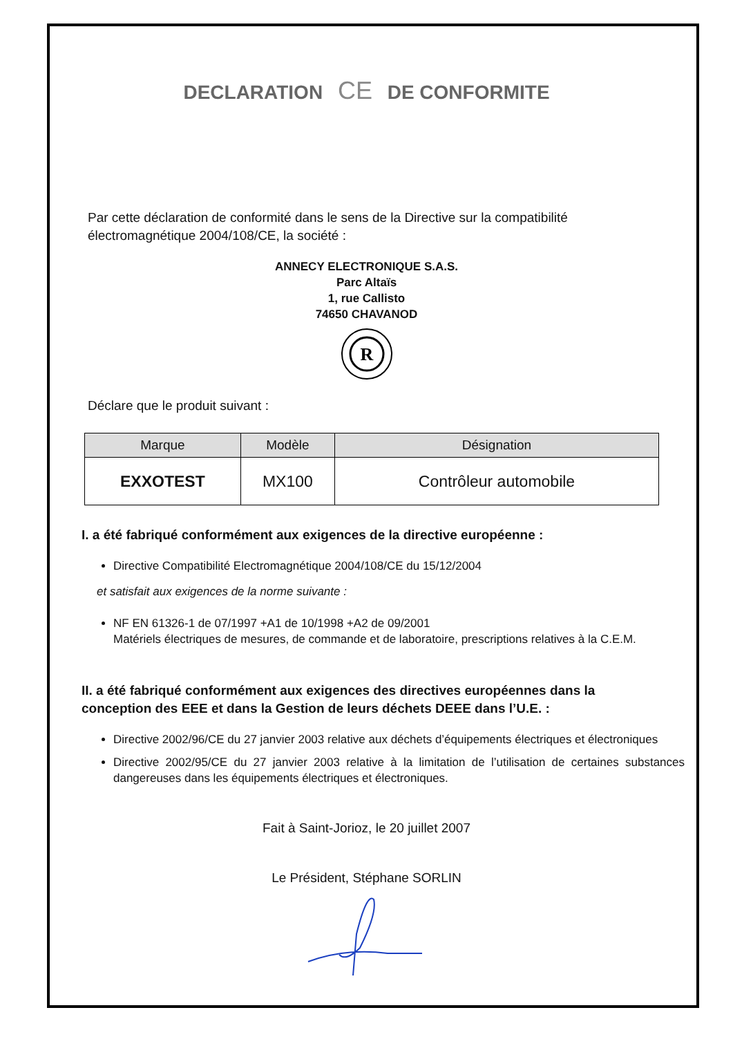DECLARATION CE DE CONFORMITE
Par cette déclaration de conformité dans le sens de la Directive sur la compatibilité électromagnétique 2004/108/CE, la société :
ANNECY ELECTRONIQUE S.A.S.
Parc Altaïs
1, rue Callisto
74650 CHAVANOD
R
Déclare que le produit suivant :
| Marque | Modèle | Désignation |
| --- | --- | --- |
| EXXOTEST | MX100 | Contrôleur automobile |
I. a été fabriqué conformément aux exigences de la directive européenne :
Directive Compatibilité Electromagnétique 2004/108/CE du 15/12/2004
et satisfait aux exigences de la norme suivante :
NF EN 61326-1 de 07/1997 +A1 de 10/1998 +A2 de 09/2001
Matériels électriques de mesures, de commande et de laboratoire, prescriptions relatives à la C.E.M.
II. a été fabriqué conformément aux exigences des directives européennes dans la conception des EEE et dans la Gestion de leurs déchets DEEE dans l’U.E. :
Directive 2002/96/CE du 27 janvier 2003 relative aux déchets d’équipements électriques et électroniques
Directive 2002/95/CE du 27 janvier 2003 relative à la limitation de l’utilisation de certaines substances dangereuses dans les équipements électriques et électroniques.
Fait à Saint-Jorioz, le 20 juillet 2007
Le Président, Stéphane SORLIN